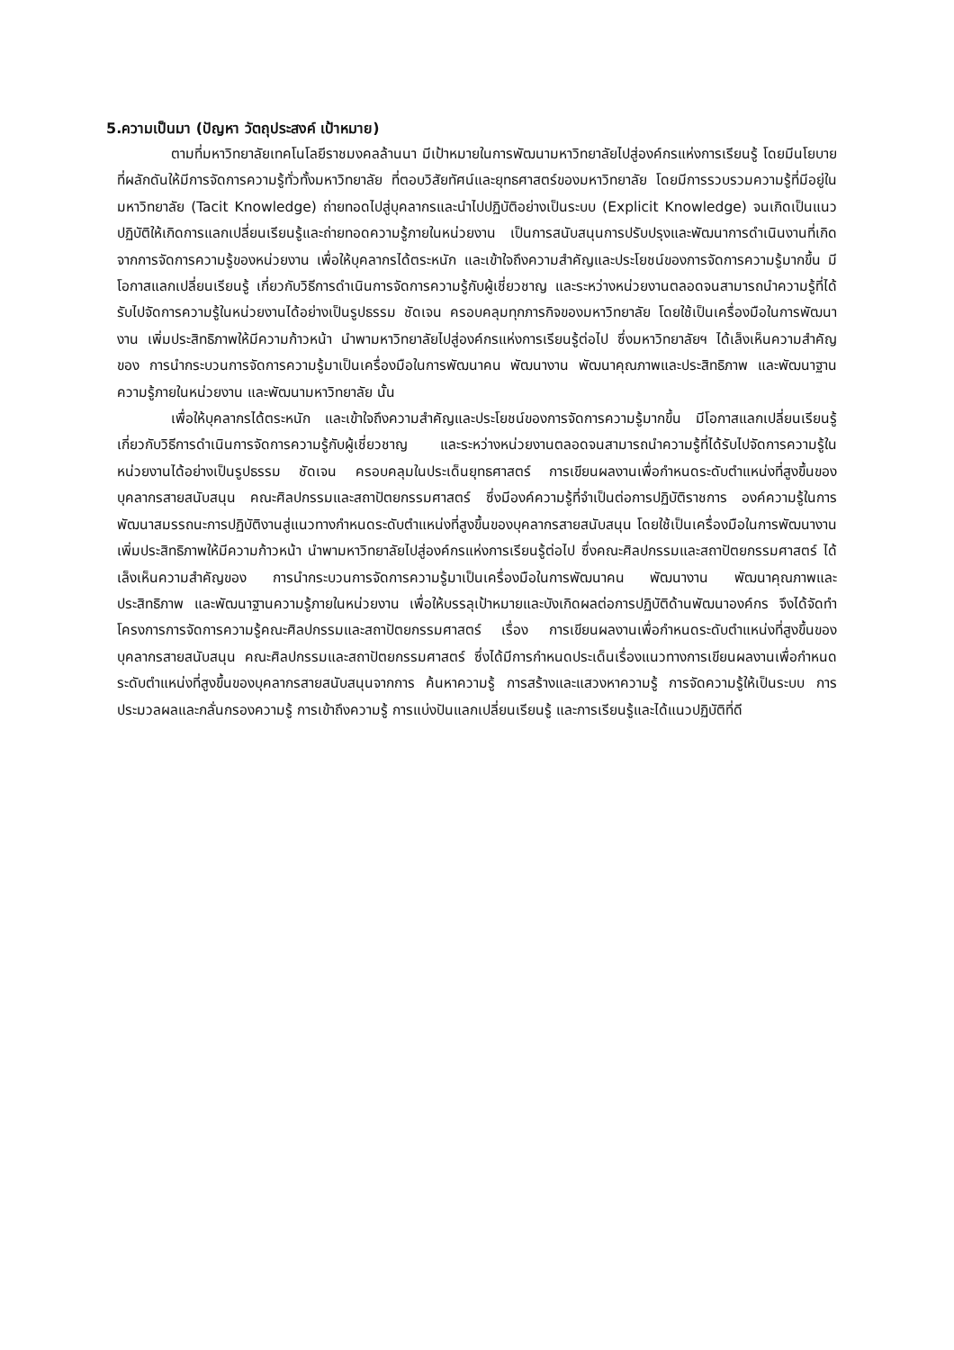5.ความเป็นมา (ปัญหา วัตถุประสงค์ เป้าหมาย)
ตามที่มหาวิทยาลัยเทคโนโลยีราชมงคลล้านนา มีเป้าหมายในการพัฒนามหาวิทยาลัยไปสู่องค์กรแห่งการเรียนรู้ โดยมีนโยบายที่ผลักดันให้มีการจัดการความรู้ทั่วทั้งมหาวิทยาลัย ที่ตอบวิสัยทัศน์และยุทธศาสตร์ของมหาวิทยาลัย โดยมีการรวบรวมความรู้ที่มีอยู่ในมหาวิทยาลัย (Tacit Knowledge) ถ่ายทอดไปสู่บุคลากรและนำไปปฏิบัติอย่างเป็นระบบ (Explicit Knowledge) จนเกิดเป็นแนวปฏิบัติให้เกิดการแลกเปลี่ยนเรียนรู้และถ่ายทอดความรู้ภายในหน่วยงาน เป็นการสนับสนุนการปรับปรุงและพัฒนาการดำเนินงานที่เกิดจากการจัดการความรู้ของหน่วยงาน เพื่อให้บุคลากรได้ตระหนัก และเข้าใจถึงความสำคัญและประโยชน์ของการจัดการความรู้มากขึ้น มีโอกาสแลกเปลี่ยนเรียนรู้ เกี่ยวกับวิธีการดำเนินการจัดการความรู้กับผู้เชี่ยวชาญ และระหว่างหน่วยงานตลอดจนสามารถนำความรู้ที่ได้รับไปจัดการความรู้ในหน่วยงานได้อย่างเป็นรูปธรรม ชัดเจน ครอบคลุมทุกภารกิจของมหาวิทยาลัย โดยใช้เป็นเครื่องมือในการพัฒนางาน เพิ่มประสิทธิภาพให้มีความก้าวหน้า นำพามหาวิทยาลัยไปสู่องค์กรแห่งการเรียนรู้ต่อไป ซึ่งมหาวิทยาลัยฯ ได้เล็งเห็นความสำคัญของ การนำกระบวนการจัดการความรู้มาเป็นเครื่องมือในการพัฒนาคน พัฒนางาน พัฒนาคุณภาพและประสิทธิภาพ และพัฒนาฐานความรู้ภายในหน่วยงาน และพัฒนามหาวิทยาลัย นั้น
เพื่อให้บุคลากรได้ตระหนัก และเข้าใจถึงความสำคัญและประโยชน์ของการจัดการความรู้มากขึ้น มีโอกาสแลกเปลี่ยนเรียนรู้ เกี่ยวกับวิธีการดำเนินการจัดการความรู้กับผู้เชี่ยวชาญ และระหว่างหน่วยงานตลอดจนสามารถนำความรู้ที่ได้รับไปจัดการความรู้ในหน่วยงานได้อย่างเป็นรูปธรรม ชัดเจน ครอบคลุมในประเด็นยุทธศาสตร์ การเขียนผลงานเพื่อกำหนดระดับตำแหน่งที่สูงขึ้นของบุคลากรสายสนับสนุน คณะศิลปกรรมและสถาปัตยกรรมศาสตร์ ซึ่งมีองค์ความรู้ที่จำเป็นต่อการปฏิบัติราชการ องค์ความรู้ในการพัฒนาสมรรถนะการปฏิบัติงานสู่แนวทางกำหนดระดับตำแหน่งที่สูงขึ้นของบุคลากรสายสนับสนุน โดยใช้เป็นเครื่องมือในการพัฒนางาน เพิ่มประสิทธิภาพให้มีความก้าวหน้า นำพามหาวิทยาลัยไปสู่องค์กรแห่งการเรียนรู้ต่อไป ซึ่งคณะศิลปกรรมและสถาปัตยกรรมศาสตร์ ได้เล็งเห็นความสำคัญของ การนำกระบวนการจัดการความรู้มาเป็นเครื่องมือในการพัฒนาคน พัฒนางาน พัฒนาคุณภาพและ ประสิทธิภาพ และพัฒนาฐานความรู้ภายในหน่วยงาน เพื่อให้บรรลุเป้าหมายและบังเกิดผลต่อการปฏิบัติด้านพัฒนาองค์กร จึงได้จัดทำโครงการการจัดการความรู้คณะศิลปกรรมและสถาปัตยกรรมศาสตร์ เรื่อง การเขียนผลงานเพื่อกำหนดระดับตำแหน่งที่สูงขึ้นของบุคลากรสายสนับสนุน คณะศิลปกรรมและสถาปัตยกรรมศาสตร์ ซึ่งได้มีการกำหนดประเด็นเรื่องแนวทางการเขียนผลงานเพื่อกำหนดระดับตำแหน่งที่สูงขึ้นของบุคลากรสายสนับสนุนจากการ ค้นหาความรู้ การสร้างและแสวงหาความรู้ การจัดความรู้ให้เป็นระบบ การประมวลผลและกลั่นกรองความรู้ การเข้าถึงความรู้ การแบ่งปันแลกเปลี่ยนเรียนรู้ และการเรียนรู้และได้แนวปฏิบัติที่ดี